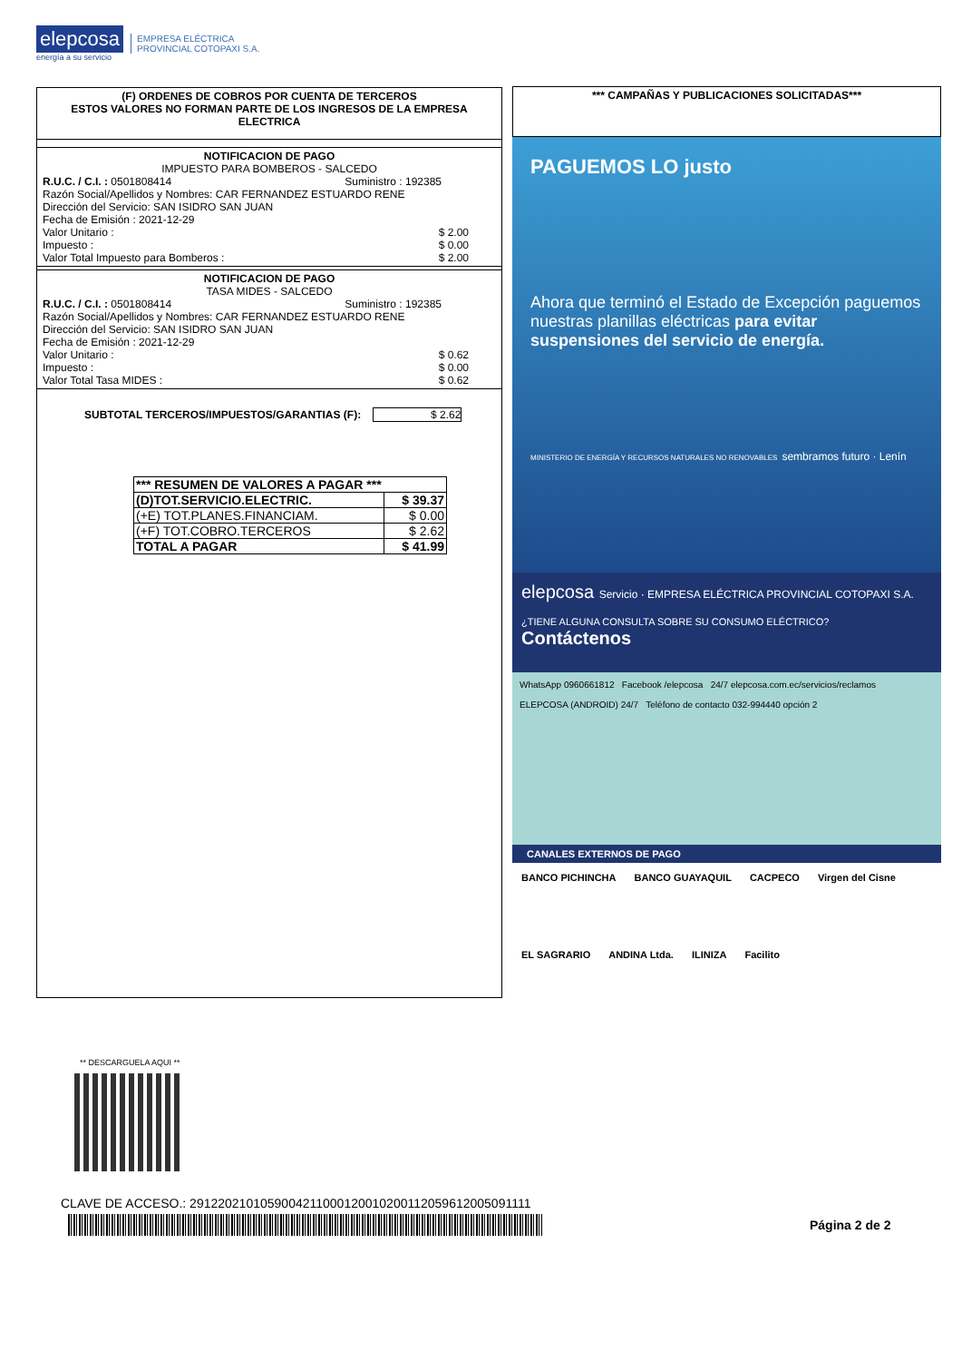elepcosa
energía a su servicio
EMPRESA ELÉCTRICA
PROVINCIAL COTOPAXI S.A.
(F) ORDENES DE COBROS POR CUENTA DE TERCEROS
ESTOS VALORES NO FORMAN PARTE DE LOS INGRESOS DE LA EMPRESA ELECTRICA
NOTIFICACION DE PAGO
IMPUESTO PARA BOMBEROS - SALCEDO
R.U.C. / C.I. : 0501808414 Suministro : 192385
Razón Social/Apellidos y Nombres: CAR FERNANDEZ ESTUARDO RENE
Dirección del Servicio: SAN ISIDRO SAN JUAN
Fecha de Emisión : 2021-12-29
Valor Unitario : $ 2.00
Impuesto : $ 0.00
Valor Total Impuesto para Bomberos : $ 2.00
NOTIFICACION DE PAGO
TASA MIDES - SALCEDO
R.U.C. / C.I. : 0501808414 Suministro : 192385
Razón Social/Apellidos y Nombres: CAR FERNANDEZ ESTUARDO RENE
Dirección del Servicio: SAN ISIDRO SAN JUAN
Fecha de Emisión : 2021-12-29
Valor Unitario : $ 0.62
Impuesto : $ 0.00
Valor Total Tasa MIDES : $ 0.62
SUBTOTAL TERCEROS/IMPUESTOS/GARANTIAS (F): $ 2.62
| *** RESUMEN DE VALORES A PAGAR *** | |
| (D)TOT.SERVICIO.ELECTRIC. | $ 39.37 |
| (+E) TOT.PLANES.FINANCIAM. | $ 0.00 |
| (+F) TOT.COBRO.TERCEROS | $ 2.62 |
| TOTAL A PAGAR | $ 41.99 |
*** CAMPAÑAS Y PUBLICACIONES SOLICITADAS***
PAGUEMOS LO justo
Ahora que terminó el Estado de Excepción paguemos nuestras planillas eléctricas para evitar suspensiones del servicio de energía.
MINISTERIO DE ENERGÍA Y RECURSOS NATURALES NO RENOVABLES sembramos futuro · Lenín
elepcosa Servicio · EMPRESA ELÉCTRICA PROVINCIAL COTOPAXI S.A.
¿TIENE ALGUNA CONSULTA SOBRE SU CONSUMO ELÉCTRICO? Contáctenos
WhatsApp 0960661812 Facebook /elepcosa 24/7 elepcosa.com.ec/servicios/reclamos
ELEPCOSA (ANDROID) 24/7 Teléfono de contacto 032-994440 opción 2
CANALES EXTERNOS DE PAGO
BANCO PICHINCHA BANCO GUAYAQUIL CACPECO Virgen del Cisne EL SAGRARIO ANDINA Ltda. ILINIZA Facilito
** DESCARGUELA AQUI **
CLAVE DE ACCESO.: 2912202101059004211000120010200112059612005091111
Página 2 de 2